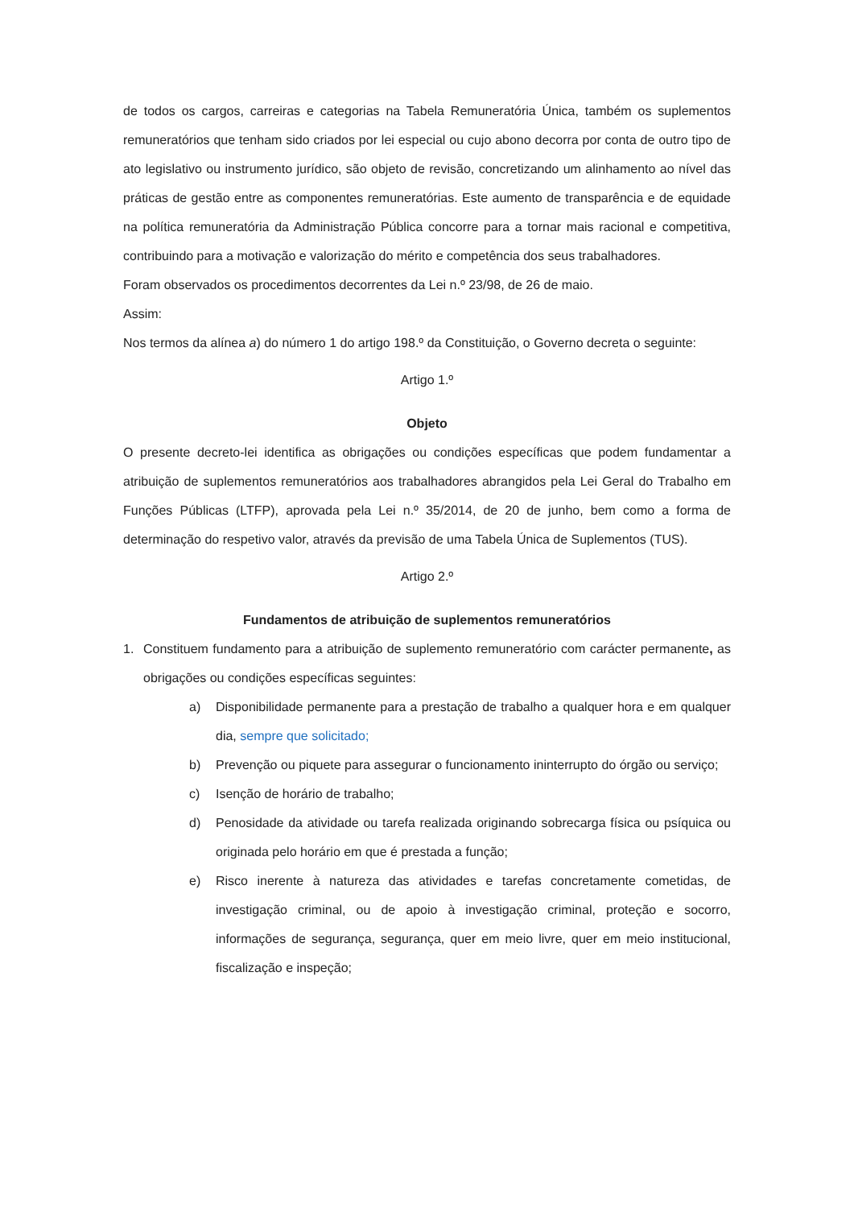de todos os cargos, carreiras e categorias na Tabela Remuneratória Única, também os suplementos remuneratórios que tenham sido criados por lei especial ou cujo abono decorra por conta de outro tipo de ato legislativo ou instrumento jurídico, são objeto de revisão, concretizando um alinhamento ao nível das práticas de gestão entre as componentes remuneratórias. Este aumento de transparência e de equidade na política remuneratória da Administração Pública concorre para a tornar mais racional e competitiva, contribuindo para a motivação e valorização do mérito e competência dos seus trabalhadores.
Foram observados os procedimentos decorrentes da Lei n.º 23/98, de 26 de maio.
Assim:
Nos termos da alínea a) do número 1 do artigo 198.º da Constituição, o Governo decreta o seguinte:
Artigo 1.º
Objeto
O presente decreto-lei identifica as obrigações ou condições específicas que podem fundamentar a atribuição de suplementos remuneratórios aos trabalhadores abrangidos pela Lei Geral do Trabalho em Funções Públicas (LTFP), aprovada pela Lei n.º 35/2014, de 20 de junho, bem como a forma de determinação do respetivo valor, através da previsão de uma Tabela Única de Suplementos (TUS).
Artigo 2.º
Fundamentos de atribuição de suplementos remuneratórios
1. Constituem fundamento para a atribuição de suplemento remuneratório com carácter permanente, as obrigações ou condições específicas seguintes:
a) Disponibilidade permanente para a prestação de trabalho a qualquer hora e em qualquer dia, sempre que solicitado;
b) Prevenção ou piquete para assegurar o funcionamento ininterrupto do órgão ou serviço;
c) Isenção de horário de trabalho;
d) Penosidade da atividade ou tarefa realizada originando sobrecarga física ou psíquica ou originada pelo horário em que é prestada a função;
e) Risco inerente à natureza das atividades e tarefas concretamente cometidas, de investigação criminal, ou de apoio à investigação criminal, proteção e socorro, informações de segurança, segurança, quer em meio livre, quer em meio institucional, fiscalização e inspeção;